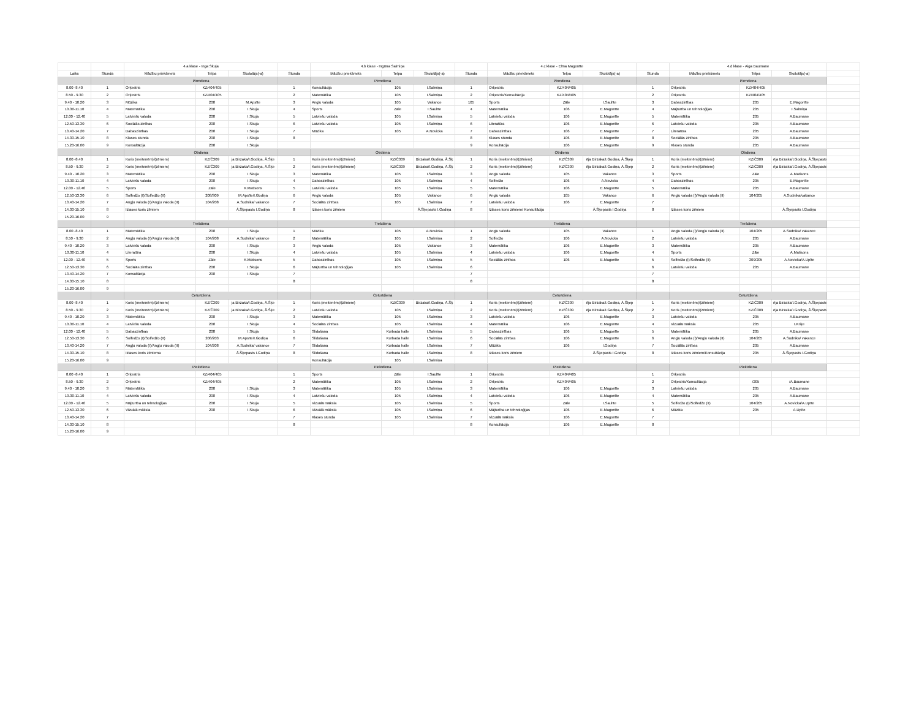| | | 4.a klase - Inga Skuja | | | | 4.b klase - Ingūna Salmiņa | | | | 4.c klase - Elīna Magonīte | | | | 4.d klase - Aiga Baumane | | | |
| Laiks | Stunda | Mācību priekšmets | Telpa | Skolotājs(-a) | Stunda | Mācību priekšmets | Telpa | Skolotājs(-a) | Stunda | Mācību priekšmets | Telpa | Skolotājs(-a) | Stunda | Mācību priekšmets | Telpa | Skolotājs(-a) | |
| | | Pirmdiena | | | | Pirmdiena | | | | Pirmdiena | | | | Pirmdiena | | | |
| 8.00 -8.40 | 1 | Orķestris | KZ/404/405 | | 1 | Konsultācija | 105 | I.Salmiņa | 1 | Orķestris | KZ/404/405 | | 1 | Orķestris | KZ/404/405 | | |
| 8.50 - 9.30 | 2 | Orķestris | KZ/404/405 | | 2 | Matemātika | 105 | I.Salmiņa | 2 | Orķestris/Konsultācija | KZ/404/405 | | 2 | Orķestris | KZ/404/405 | | |
| 9.40 - 10.20 | 3 | Mūzika | 208 | M.Apsīte | 3 | Angļu valoda | 105 | Vakance | 105 | Sports | Zāle | I.Saulīte | 3 | Dabaszinības | 205 | E.Magonīte | |
| 10.30-11.10 | 4 | Matemātika | 208 | I.Skuja | 4 | Sports | Zāle | I.Saulīte | 4 | Matemātika | 106 | E.Magonīte | 4 | Mājturība un tehnoloģijas | 205 | I.Salmiņa | |
| 12.00 - 12.40 | 5 | Latviešu valoda | 208 | I.Skuja | 5 | Latviešu valoda | 105 | I.Salmiņa | 5 | Latviešu valoda | 106 | E.Magonīte | 5 | Matemātika | 205 | A.Baumane | |
| 12.50-13.30 | 6 | Sociālās zinības | 208 | I.Skuja | 6 | Latviešu valoda | 105 | I.Salmiņa | 6 | Literatūra | 106 | E.Magonīte | 6 | Latviešu valoda | 205 | A.Baumane | |
| 13.40-14.20 | 7 | Dabaszinības | 208 | I.Skuja | 7 | Mūzika | 105 | A.Novicka | 7 | Dabaszinības | 106 | E.Magonīte | 7 | Literatūra | 205 | A.Baumane | |
| 14.30-15.10 | 8 | Klases stunda | 208 | I.Skuja | 8 | | | | 8 | Klases stunda | 106 | E.Magonīte | 8 | Sociālās zinības | 205 | A.Baumane | |
| 15.20-16.00 | 9 | Konsultācija | 208 | I.Skuja | | | | | 9 | Konsultācija | 106 | E.Magonīte | 9 | Klases stunda | 205 | A.Baumane | |
| | | Otrdiena | | | | Otrdiena | | | | Otrdiena | | | | Otrdiena | | | |
| 8.00 -8.40 | 1 | Koris (meitenēm)/(zēniem) | KZ/Č309 | ja Birzaka/I.Godiņa, Ā.Šķe | 1 | Koris (meitenēm)/(zēniem) | KZ/Č309 | Birzaka/I.Godiņa, Ā.Šķ | 1 | Koris (meitenēm)/(zēniem) | KZ/Č309 | ēja Birzaka/I.Godiņa, Ā.Šķep | 1 | Koris (meitenēm)/(zēniem) | KZ/Č309 | ēja Birzaka/I.Godiņa, Ā.Šķepasts | |
| 8.50 - 9.30 | 2 | Koris (meitenēm)/(zēniem) | KZ/Č309 | ja Birzaka/I.Godiņa, Ā.Šķe | 2 | Koris (meitenēm)/(zēniem) | KZ/Č309 | Birzaka/I.Godiņa, Ā.Šķ | 2 | Koris (meitenēm)/(zēniem) | KZ/Č309 | ēja Birzaka/I.Godiņa, Ā.Šķep | 2 | Koris (meitenēm)/(zēniem) | KZ/Č309 | ēja Birzaka/I.Godiņa, Ā.Šķepasts | |
| 9.40 - 10.20 | 3 | Matemātika | 208 | I.Skuja | 3 | Matemātika | 105 | I.Salmiņa | 3 | Angļu valoda | 105 | Vakance | 3 | Sports | Zāle | A.Matisons | |
| 10.30-11.10 | 4 | Latviešu valoda | 208 | I.Skuja | 4 | Dabaszinības | 105 | I.Salmiņa | 4 | Solfedžo | 106 | A.Novicka | 4 | Dabaszinības | 205 | E.Magonīte | |
| 12.00 - 12.40 | 5 | Sports | Zāle | K.Matisons | 5 | Latviešu valoda | 105 | I.Salmiņa | 5 | Matemātika | 106 | E.Magonīte | 5 | Matemātika | 205 | A.Baumane | |
| 12.50-13.30 | 6 | Solfedžo (I)/Solfedžo (II) | 208/309 | M.Apsīte/I.Godiņa | 6 | Angļu valoda | 105 | Vakance | 6 | Angļu valoda | 105 | Vakance | 6 | Angļu valoda (I)/Angļu valoda (II) | 104/205 | A.Sudnika/vakance | |
| 13.40-14.20 | 7 | Angļu valoda (I)/Angļu valoda (II) | 104/208 | A.Sudnika/ vakance | 7 | Sociālās zinības | 105 | I.Salmiņa | 7 | Latviešu valoda | 106 | E.Magonīte | 7 | | | | |
| 14.30-15.10 | 8 | Izlases koris zēniem | | Ā.Šķepasts I.Godiņa | 8 | Izlases koris zēniem | | Ā.Šķepasts I.Godiņa | 8 | Izlases koris zēniem/ Konsultācija | | Ā.Šķepasts I.Godiņa | 8 | Izlases koris zēniem | | Ā.Šķepasts I.Godiņa | |
| 15.20-16.00 | 9 | | | | | | | | | | | | | | | | |
| | | Trešdiena | | | | Trešdiena | | | | Trešdiena | | | | Trešdiena | | | |
| 8.00 -8.40 | 1 | Matemātika | 208 | I.Skuja | 1 | Mūzika | 105 | A.Novicka | 1 | Angļu valoda | 105 | Vakance | 1 | Angļu valoda (I)/Angļu valoda (II) | 104/205 | A.Sudnika/ vakance | |
| 8.50 - 9.30 | 2 | Angļu valoda (I)/Angļu valoda (II) | 104/208 | A.Sudnika/ vakance | 2 | Matemātika | 105 | I.Salmiņa | 2 | Solfedžo | 106 | A.Novicka | 2 | Latviešu valoda | 205 | A.Baumane | |
| 9.40 - 10.20 | 3 | Latviešu valoda | 208 | I.Skuja | 3 | Angļu valoda | 105 | Vakance | 3 | Matemātika | 106 | E.Magonīte | 3 | Matemātika | 205 | A.Baumane | |
| 10.30-11.10 | 4 | Literatūra | 208 | I.Skuja | 4 | Latviešu valoda | 105 | I.Salmiņa | 4 | Latviešu valoda | 106 | E.Magonīte | 4 | Sports | Zāle | A.Matisons | |
| 12.00 - 12.40 | 5 | Sports | Zāle | K.Matisons | 5 | Dabaszinības | 105 | I.Salmiņa | 5 | Sociālās zinības | 106 | E.Magonīte | 5 | Solfedžo (I)/Solfedžo (II) | 309/205 | A.Novicka/A.Upīte | |
| 12.50-13.30 | 6 | Sociālās zinības | 208 | I.Skuja | 6 | Mājturība un tehnoloģijas | 105 | I.Salmiņa | 6 | | | | 6 | Latviešu valoda | 205 | A.Baumane | |
| 13.40-14.20 | 7 | Konsultācija | 208 | I.Skuja | 7 | | | | 7 | | | | 7 | | | | |
| 14.30-15.10 | 8 | | | | 8 | | | | 8 | | | | 8 | | | | |
| 15.20-16.00 | 9 | | | | | | | | | | | | | | | | |
| | | Ceturtdiena | | | | Ceturtdiena | | | | Ceturtdiena | | | | Ceturtdiena | | | |
| 8.00 -8.40 | 1 | Koris (meitenēm)/(zēniem) | KZ/Č309 | ja Birzaka/I.Godiņa, Ā.Šķe | 1 | Koris (meitenēm)/(zēniem) | KZ/Č309 | Birzaka/I.Godiņa, Ā.Šķ | 1 | Koris (meitenēm)/(zēniem) | KZ/Č309 | ēja Birzaka/I.Godiņa, Ā.Šķep | 1 | Koris (meitenēm)/(zēniem) | KZ/Č309 | ēja Birzaka/I.Godiņa, Ā.Šķepasts | |
| 8.50 - 9.30 | 2 | Koris (meitenēm)/(zēniem) | KZ/Č309 | ja Birzaka/I.Godiņa, Ā.Šķe | 2 | Latviešu valoda | 105 | I.Salmiņa | 2 | Koris (meitenēm)/(zēniem) | KZ/Č309 | ēja Birzaka/I.Godiņa, Ā.Šķep | 2 | Koris (meitenēm)/(zēniem) | KZ/Č309 | ēja Birzaka/I.Godiņa, Ā.Šķepasts | |
| 9.40 - 10.20 | 3 | Matemātika | 208 | I.Skuja | 3 | Matemātika | 105 | I.Salmiņa | 3 | Latviešu valoda | 106 | E.Magonīte | 3 | Latviešu valoda | 205 | A.Baumane | |
| 10.30-11.10 | 4 | Latviešu valoda | 208 | I.Skuja | 4 | Sociālās zinības | 105 | I.Salmiņa | 4 | Matemātika | 106 | E.Magonīte | 4 | Vizuālā māksla | 205 | I.Kriķe | |
| 12.00 - 12.40 | 5 | Dabaszinības | 208 | I.Skuja | 5 | Slidošana | Kurbada halle | I.Salmiņa | 5 | Dabaszinības | 106 | E.Magonīte | 5 | Matemātika | 205 | A.Baumane | |
| 12.50-13.30 | 6 | Solfedžo (I)/Solfedžo (II) | 208/203 | M.Apsīte/I.Godiņa | 6 | Slidošana | Kurbada halle | I.Salmiņa | 6 | Sociālās zinības | 106 | E.Magonīte | 6 | Angļu valoda (I)/Angļu valoda (II) | 104/205 | A.Sudnika/ vakance | |
| 13.40-14.20 | 7 | Angļu valoda (I)/Angļu valoda (II) | 104/208 | A.Sudnika/ vakance | 7 | Slidošana | Kurbada halle | I.Salmiņa | 7 | Mūzika | 106 | I.Godiņa | 7 | Sociālās zinības | 205 | A.Baumane | |
| 14.30-15.10 | 8 | Izlases koris zēniema | | Ā.Šķepasts I.Godiņa | 8 | Slidošana | Kurbada halle | I.Salmiņa | 8 | Izlases koris zēniem | | Ā.Šķepasts I.Godiņa | 8 | Izlases koris zēniem/Konsultācija | 205 | Ā.Šķepasts I.Godiņa | |
| 15.20-16.00 | 9 | | | | | Konsultācija | 105 | I.Salmiņa | | | | | | | | | |
| | | Piektdiena | | | | Piektdiena | | | | Piektdiena | | | | Piektdiena | | | |
| 8.00 -8.40 | 1 | Orķestris | KZ/404/405 | | 1 | Sports | Zāle | I.Saulīte | 1 | Orķestris | KZ/404/405 | | 1 | Orķestris | | | |
| 8.50 - 9.30 | 2 | Orķestris | KZ/404/405 | | 2 | Matemātika | 105 | I.Salmiņa | 2 | Orķestris | KZ/404/405 | | 2 | Orķestris/Konsultācija | /205 | /A.Baumane | |
| 9.40 - 10.20 | 3 | Matemātika | 208 | I.Skuja | 3 | Matemātika | 105 | I.Salmiņa | 3 | Matemātika | 106 | E.Magonīte | 3 | Latviešu valoda | 205 | A.Baumane | |
| 10.30-11.10 | 4 | Latviešu valoda | 208 | I.Skuja | 4 | Latviešu valoda | 105 | I.Salmiņa | 4 | Latviešu valoda | 106 | E.Magonīte | 4 | Matemātika | 205 | A.Baumane | |
| 12.00 - 12.40 | 5 | Mājturība un tehnoloģijas | 208 | I.Skuja | 5 | Vizuālā māksla | 105 | I.Salmiņa | 5 | Sports | Zāle | I.Saulīte | 5 | Solfedžo (I)/Solfedžo (II) | 104/205 | A.Novicka/A.Upīte | |
| 12.50-13.30 | 6 | Vizuālā māksla | 208 | I.Skuja | 6 | Vizuālā māksla | 105 | I.Salmiņa | 6 | Mājturība un tehnoloģijas | 106 | E.Magonīte | 6 | Mūzika | 205 | A.Upīte | |
| 13.40-14.20 | 7 | | | | 7 | Klases stunda | 105 | I.Salmiņa | 7 | Vizuālā māksla | 106 | E.Magonīte | 7 | | | | |
| 14.30-15.10 | 8 | | | | 8 | | | | 8 | Konsultācija | 106 | E.Magonīte | 8 | | | | |
| 15.20-16.00 | 9 | | | | | | | | | | | | | | | | |